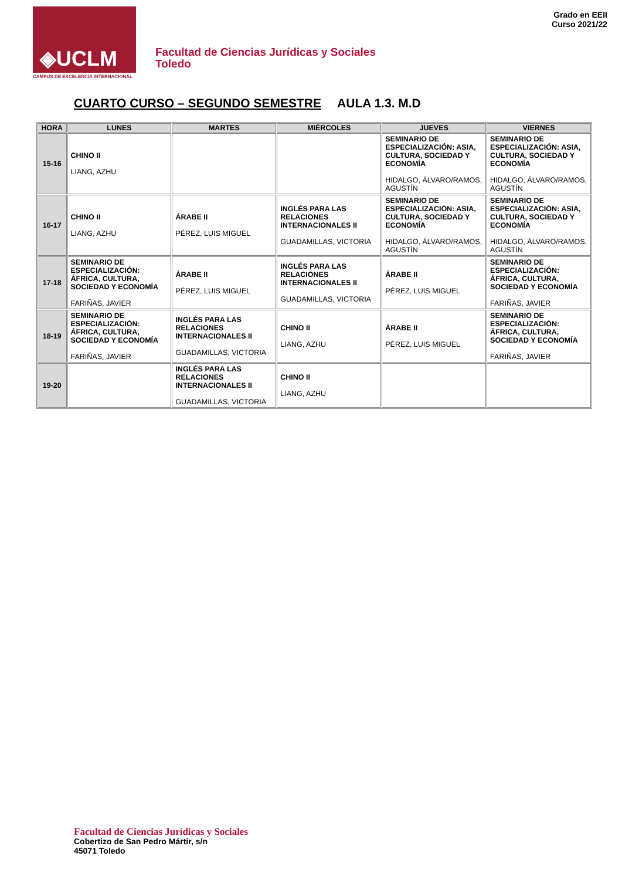◈UCLM
CAMPUS DE EXCELENCIA INTERNACIONAL
Facultad de Ciencias Jurídicas y Sociales
Toledo
Grado en EEII
Curso 2021/22
CUARTO CURSO – SEGUNDO SEMESTRE AULA 1.3. M.D
| HORA | LUNES | MARTES | MIÉRCOLES | JUEVES | VIERNES |
| --- | --- | --- | --- | --- | --- |
| 15-16 | CHINO II LIANG, AZHU | | | SEMINARIO DE ESPECIALIZACIÓN: ASIA, CULTURA, SOCIEDAD Y ECONOMÍA HIDALGO, ÁLVARO/RAMOS, AGUSTÍN | SEMINARIO DE ESPECIALIZACIÓN: ASIA, CULTURA, SOCIEDAD Y ECONOMÍA HIDALGO, ÁLVARO/RAMOS, AGUSTÍN |
| 16-17 | CHINO II LIANG, AZHU | ÁRABE II PÉREZ, LUIS MIGUEL | INGLÉS PARA LAS RELACIONES INTERNACIONALES II GUADAMILLAS, VICTORIA | SEMINARIO DE ESPECIALIZACIÓN: ASIA, CULTURA, SOCIEDAD Y ECONOMÍA HIDALGO, ÁLVARO/RAMOS, AGUSTÍN | SEMINARIO DE ESPECIALIZACIÓN: ASIA, CULTURA, SOCIEDAD Y ECONOMÍA HIDALGO, ÁLVARO/RAMOS, AGUSTÍN |
| 17-18 | SEMINARIO DE ESPECIALIZACIÓN: ÁFRICA, CULTURA, SOCIEDAD Y ECONOMÍA FARIÑAS, JAVIER | ÁRABE II PÉREZ, LUIS MIGUEL | INGLÉS PARA LAS RELACIONES INTERNACIONALES II GUADAMILLAS, VICTORIA | ÁRABE II PÉREZ, LUIS MIGUEL | SEMINARIO DE ESPECIALIZACIÓN: ÁFRICA, CULTURA, SOCIEDAD Y ECONOMÍA FARIÑAS, JAVIER |
| 18-19 | SEMINARIO DE ESPECIALIZACIÓN: ÁFRICA, CULTURA, SOCIEDAD Y ECONOMÍA FARIÑAS, JAVIER | INGLÉS PARA LAS RELACIONES INTERNACIONALES II GUADAMILLAS, VICTORIA | CHINO II LIANG, AZHU | ÁRABE II PÉREZ, LUIS MIGUEL | SEMINARIO DE ESPECIALIZACIÓN: ÁFRICA, CULTURA, SOCIEDAD Y ECONOMÍA FARIÑAS, JAVIER |
| 19-20 | | INGLÉS PARA LAS RELACIONES INTERNACIONALES II GUADAMILLAS, VICTORIA | CHINO II LIANG, AZHU | | |
Facultad de Ciencias Jurídicas y Sociales
Cobertizo de San Pedro Mártir, s/n
45071 Toledo